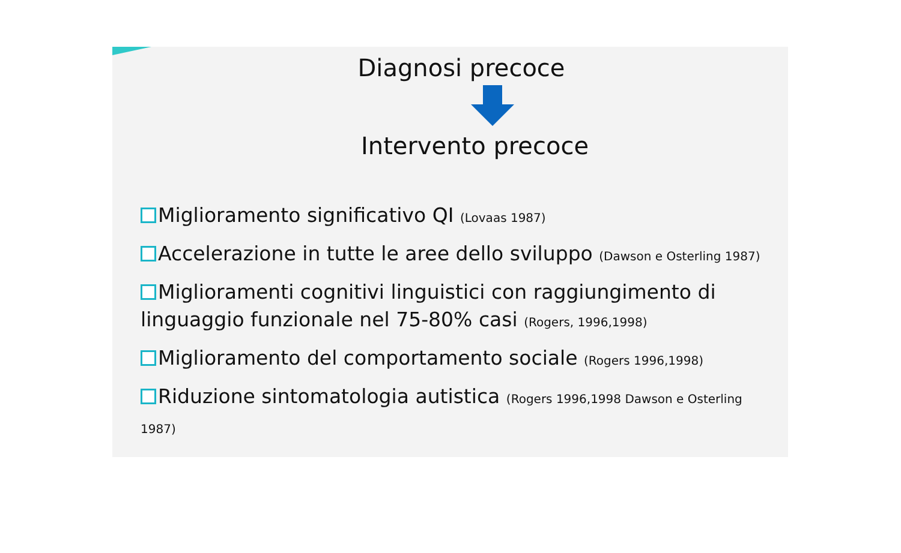Diagnosi precoce
Intervento precoce
Miglioramento significativo QI (Lovaas 1987)
Accelerazione in tutte le aree dello sviluppo (Dawson e Osterling 1987)
Miglioramenti cognitivi linguistici con raggiungimento di linguaggio funzionale nel 75-80% casi (Rogers, 1996,1998)
Miglioramento del comportamento sociale (Rogers 1996,1998)
Riduzione sintomatologia autistica (Rogers 1996,1998 Dawson e Osterling 1987)